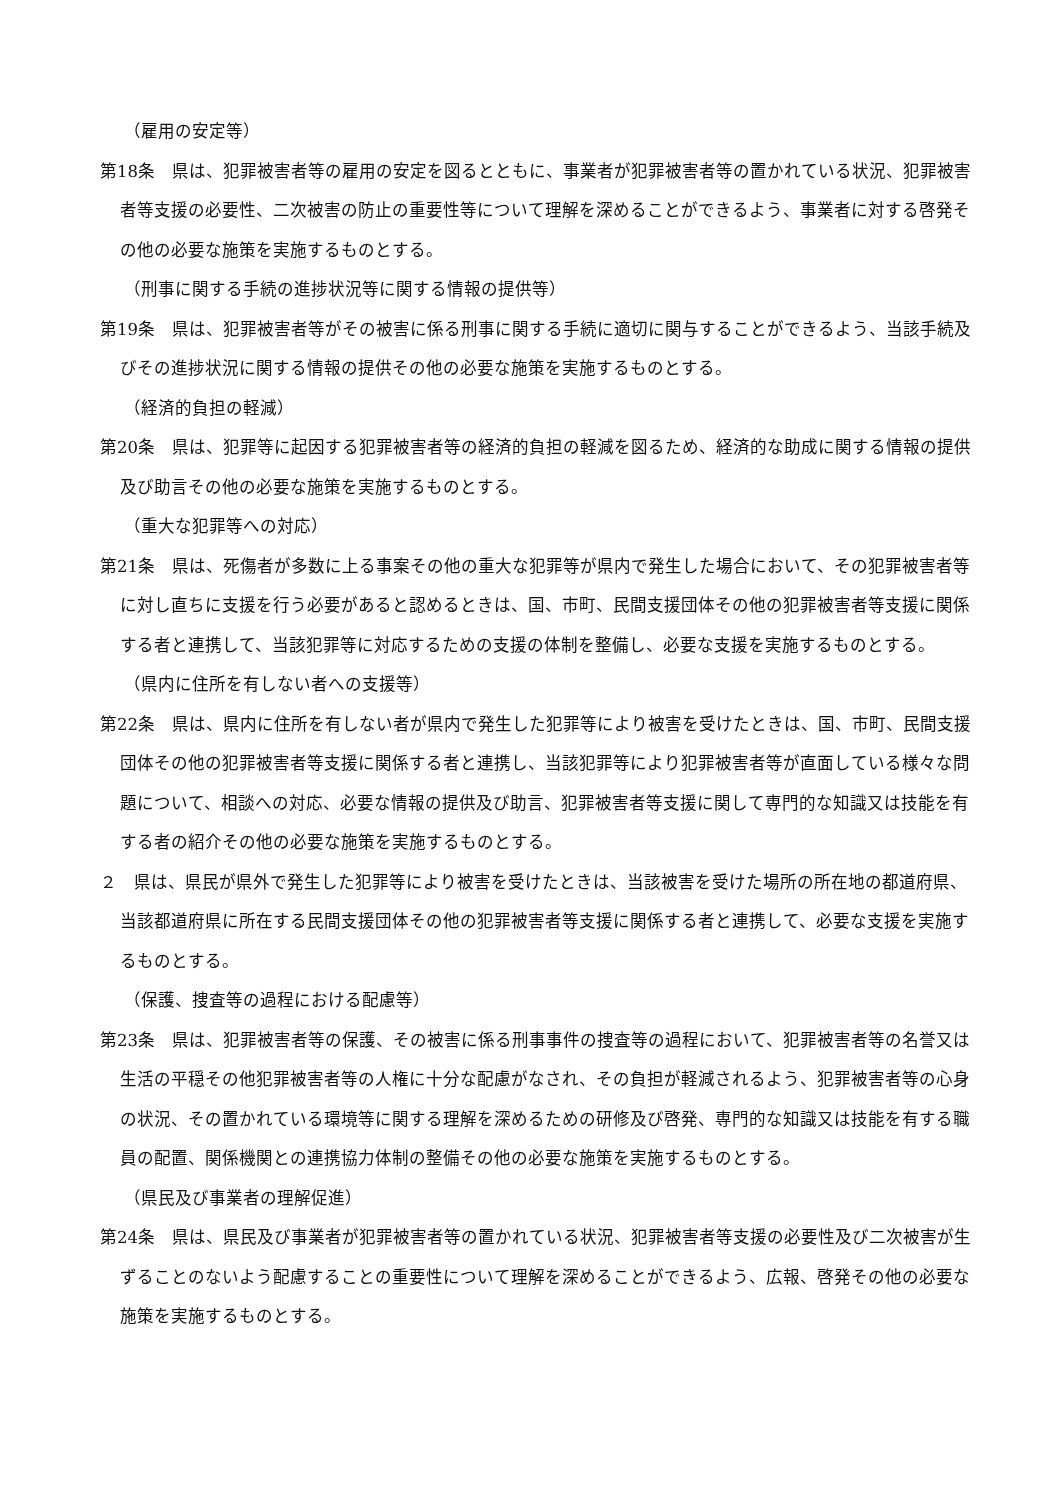（雇用の安定等）
第18条　県は、犯罪被害者等の雇用の安定を図るとともに、事業者が犯罪被害者等の置かれている状況、犯罪被害者等支援の必要性、二次被害の防止の重要性等について理解を深めることができるよう、事業者に対する啓発その他の必要な施策を実施するものとする。
（刑事に関する手続の進捗状況等に関する情報の提供等）
第19条　県は、犯罪被害者等がその被害に係る刑事に関する手続に適切に関与することができるよう、当該手続及びその進捗状況に関する情報の提供その他の必要な施策を実施するものとする。
（経済的負担の軽減）
第20条　県は、犯罪等に起因する犯罪被害者等の経済的負担の軽減を図るため、経済的な助成に関する情報の提供及び助言その他の必要な施策を実施するものとする。
（重大な犯罪等への対応）
第21条　県は、死傷者が多数に上る事案その他の重大な犯罪等が県内で発生した場合において、その犯罪被害者等に対し直ちに支援を行う必要があると認めるときは、国、市町、民間支援団体その他の犯罪被害者等支援に関係する者と連携して、当該犯罪等に対応するための支援の体制を整備し、必要な支援を実施するものとする。
（県内に住所を有しない者への支援等）
第22条　県は、県内に住所を有しない者が県内で発生した犯罪等により被害を受けたときは、国、市町、民間支援団体その他の犯罪被害者等支援に関係する者と連携し、当該犯罪等により犯罪被害者等が直面している様々な問題について、相談への対応、必要な情報の提供及び助言、犯罪被害者等支援に関して専門的な知識又は技能を有する者の紹介その他の必要な施策を実施するものとする。
２　県は、県民が県外で発生した犯罪等により被害を受けたときは、当該被害を受けた場所の所在地の都道府県、当該都道府県に所在する民間支援団体その他の犯罪被害者等支援に関係する者と連携して、必要な支援を実施するものとする。
（保護、捜査等の過程における配慮等）
第23条　県は、犯罪被害者等の保護、その被害に係る刑事事件の捜査等の過程において、犯罪被害者等の名誉又は生活の平穏その他犯罪被害者等の人権に十分な配慮がなされ、その負担が軽減されるよう、犯罪被害者等の心身の状況、その置かれている環境等に関する理解を深めるための研修及び啓発、専門的な知識又は技能を有する職員の配置、関係機関との連携協力体制の整備その他の必要な施策を実施するものとする。
（県民及び事業者の理解促進）
第24条　県は、県民及び事業者が犯罪被害者等の置かれている状況、犯罪被害者等支援の必要性及び二次被害が生ずることのないよう配慮することの重要性について理解を深めることができるよう、広報、啓発その他の必要な施策を実施するものとする。